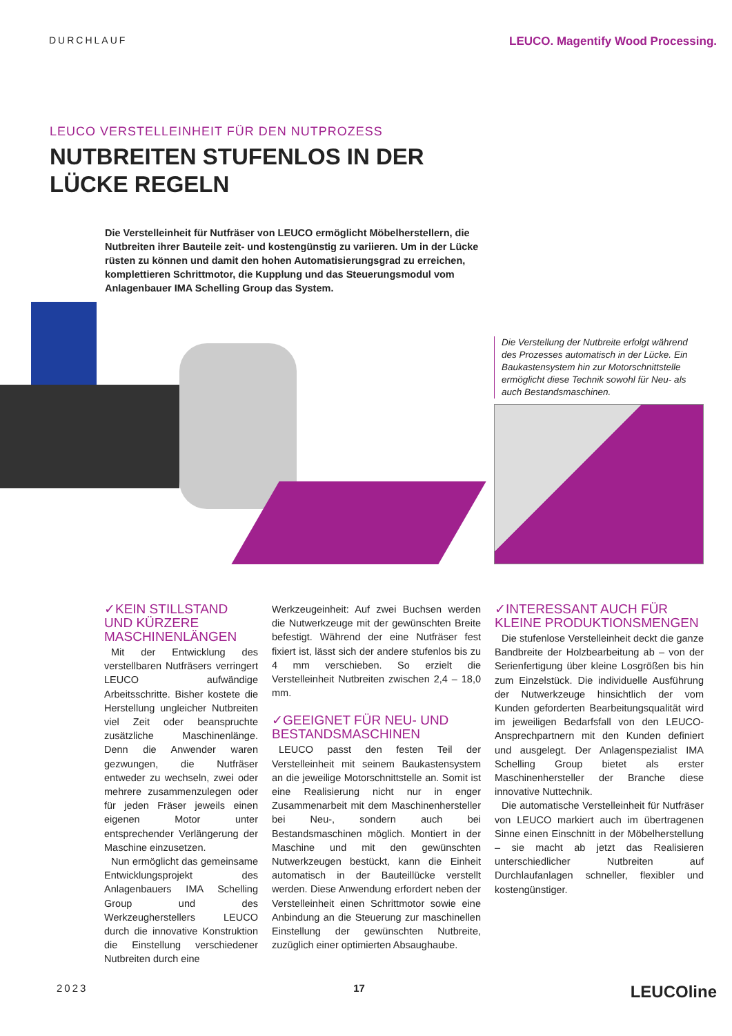DURCHLAUF LEUCO. Magentify Wood Processing.
LEUCO VERSTELLEINHEIT FÜR DEN NUTPROZESS
NUTBREITEN STUFENLOS IN DER
LÜCKE REGELN
Die Verstelleinheit für Nutfräser von LEUCO ermöglicht Möbelherstellern, die Nutbreiten ihrer Bauteile zeit- und kostengünstig zu variieren. Um in der Lücke rüsten zu können und damit den hohen Automatisierungsgrad zu erreichen, komplettieren Schrittmotor, die Kupplung und das Steuerungsmodul vom Anlagenbauer IMA Schelling Group das System.
Die Verstellung der Nutbreite erfolgt während des Prozesses automatisch in der Lücke. Ein Baukastensystem hin zur Motorschnittstelle ermöglicht diese Technik sowohl für Neu- als auch Bestandsmaschinen.
✓KEIN STILLSTAND UND KÜRZERE MASCHINEN­LÄNGEN
Mit der Entwicklung des verstellbaren Nutfräsers verringert LEUCO aufwändige Arbeitsschritte. Bisher kostete die Herstellung ungleicher Nutbreiten viel Zeit oder beanspruchte zusätzliche Maschinenlänge. Denn die Anwender waren gezwungen, die Nutfräser entweder zu wechseln, zwei oder mehrere zusammenzulegen oder für jeden Fräser jeweils einen eigenen Motor unter entsprechender Verlängerung der Maschine einzusetzen.
Nun ermöglicht das gemeinsame Entwicklungsprojekt des Anlagenbauers IMA Schelling Group und des Werkzeugherstellers LEUCO durch die innovative Konstruktion die Einstellung verschiedener Nutbreiten durch eine
Werkzeugeinheit: Auf zwei Buchsen werden die Nutwerkzeuge mit der gewünschten Breite befestigt. Während der eine Nutfräser fest fixiert ist, lässt sich der andere stufenlos bis zu 4 mm verschieben. So erzielt die Verstelleinheit Nutbreiten zwischen 2,4 – 18,0 mm.
✓GEEIGNET FÜR NEU- UND BESTANDSMASCHINEN
LEUCO passt den festen Teil der Verstelleinheit mit seinem Baukastensystem an die jeweilige Motorschnittstelle an. Somit ist eine Realisierung nicht nur in enger Zusammenarbeit mit dem Maschinenhersteller bei Neu-, sondern auch bei Bestandsmaschinen möglich. Montiert in der Maschine und mit den gewünschten Nutwerkzeugen bestückt, kann die Einheit automatisch in der Bauteillücke verstellt werden. Diese Anwendung erfordert neben der Verstelleinheit einen Schrittmotor sowie eine Anbindung an die Steuerung zur maschinellen Einstellung der gewünschten Nutbreite, zuzüglich einer optimierten Absaughaube.
✓INTERESSANT AUCH FÜR KLEINE PRODUKTIONSMENGEN
Die stufenlose Verstelleinheit deckt die ganze Bandbreite der Holzbearbeitung ab – von der Serienfertigung über kleine Losgrößen bis hin zum Einzelstück. Die individuelle Ausführung der Nutwerkzeuge hinsichtlich der vom Kunden geforderten Bearbeitungsqualität wird im jeweiligen Bedarfsfall von den LEUCO-Ansprechpartnern mit den Kunden definiert und ausgelegt. Der Anlagenspezialist IMA Schelling Group bietet als erster Maschinenhersteller der Branche diese innovative Nuttechnik.
Die automatische Verstelleinheit für Nutfräser von LEUCO markiert auch im übertragenen Sinne einen Einschnitt in der Möbelherstellung – sie macht ab jetzt das Realisieren unterschiedlicher Nutbreiten auf Durchlaufanlagen schneller, flexibler und kostengünstiger.
2023 17 LEUCOline